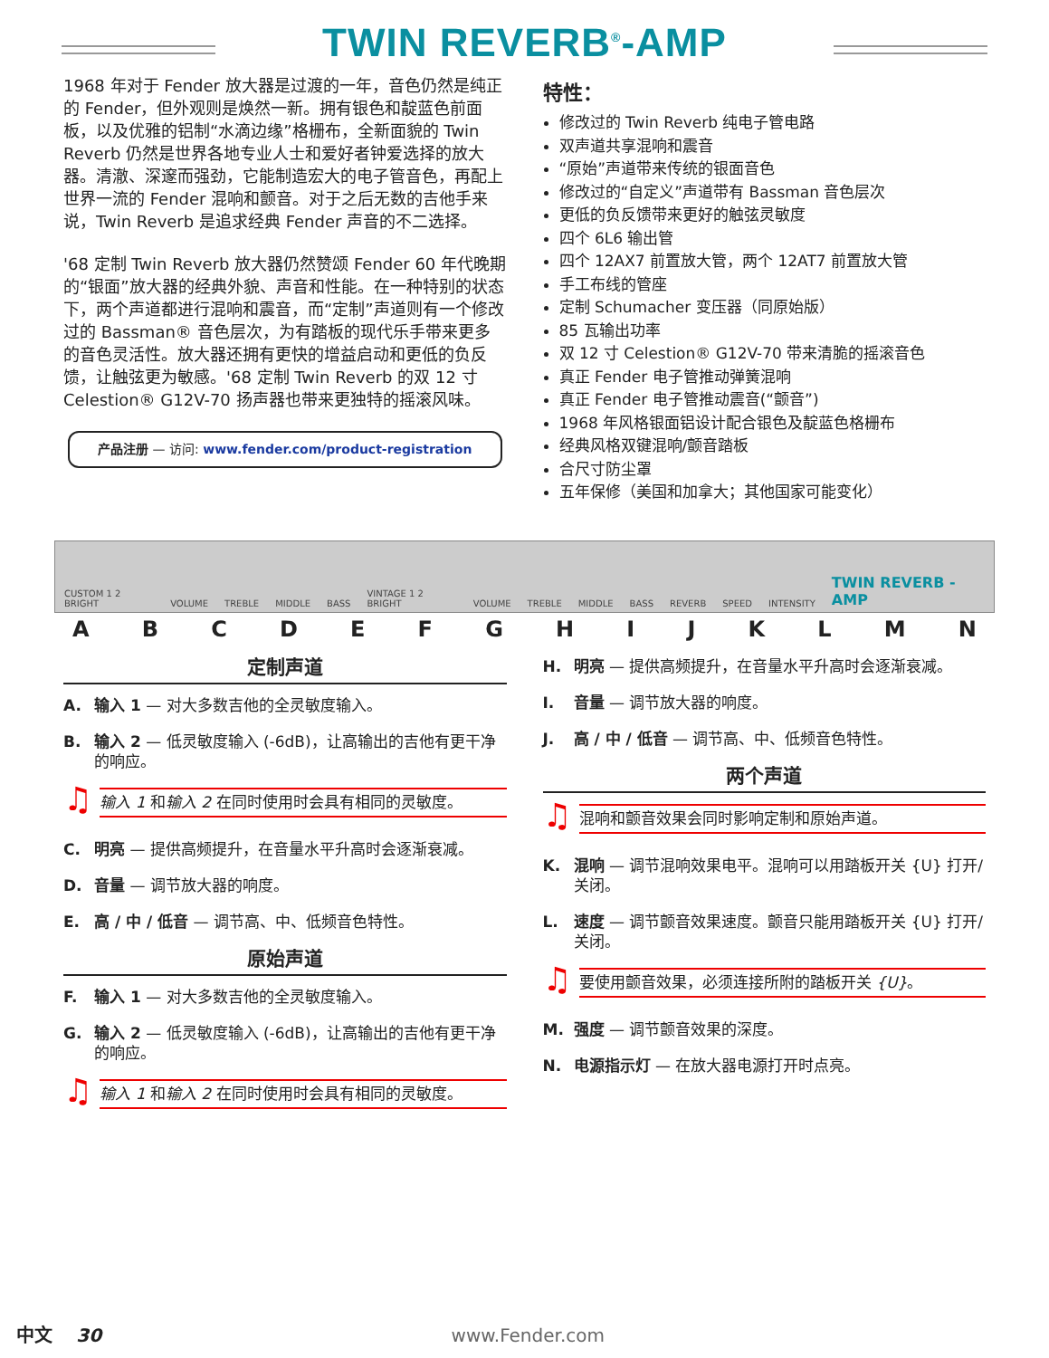TWIN REVERB<sup>®</sup>-AMP
1968 年对于 Fender 放大器是过渡的一年，音色仍然是纯正的 Fender，但外观则是焕然一新。拥有银色和靛蓝色前面板，以及优雅的铝制“水滴边缘”格栅布，全新面貌的 Twin Reverb 仍然是世界各地专业人士和爱好者钟爱选择的放大器。清澈、深邃而强劲，它能制造宏大的电子管音色，再配上世界一流的 Fender 混响和颤音。对于之后无数的吉他手来说，Twin Reverb 是追求经典 Fender 声音的不二选择。
'68 定制 Twin Reverb 放大器仍然赞颂 Fender 60 年代晚期的“银面”放大器的经典外貌、声音和性能。在一种特别的状态下，两个声道都进行混响和震音，而“定制”声道则有一个修改过的 Bassman® 音色层次，为有踏板的现代乐手带来更多的音色灵活性。放大器还拥有更快的增益启动和更低的负反馈，让触弦更为敏感。'68 定制 Twin Reverb 的双 12 寸 Celestion® G12V-70 扬声器也带来更独特的摇滚风味。
产品注册 — 访问: www.fender.com/product-registration
特性：
修改过的 Twin Reverb 纯电子管电路
双声道共享混响和震音
“原始”声道带来传统的银面音色
修改过的“自定义”声道带有 Bassman 音色层次
更低的负反馈带来更好的触弦灵敏度
四个 6L6 输出管
四个 12AX7 前置放大管，两个 12AT7 前置放大管
手工布线的管座
定制 Schumacher 变压器（同原始版）
85 瓦输出功率
双 12 寸 Celestion® G12V-70 带来清脆的摇滚音色
真正 Fender 电子管推动弹簧混响
真正 Fender 电子管推动震音(“颤音”)
1968 年风格银面铝设计配合银色及靛蓝色格栅布
经典风格双键混响/颤音踏板
合尺寸防尘罩
五年保修（美国和加拿大；其他国家可能变化）
CUSTOM 1 2 BRIGHT VOLUME TREBLE MIDDLE BASS VINTAGE 1 2 BRIGHT VOLUME TREBLE MIDDLE BASS REVERB SPEED INTENSITY TWIN REVERB -AMP
ABCDEFGHIJKLMN
定制声道
A. 输入 1 — 对大多数吉他的全灵敏度输入。
B. 输入 2 — 低灵敏度输入 (-6dB)，让高输出的吉他有更干净的响应。
♫
输入 1 和输入 2 在同时使用时会具有相同的灵敏度。
C. 明亮 — 提供高频提升，在音量水平升高时会逐渐衰减。
D. 音量 — 调节放大器的响度。
E. 高 / 中 / 低音 — 调节高、中、低频音色特性。
原始声道
F. 输入 1 — 对大多数吉他的全灵敏度输入。
G. 输入 2 — 低灵敏度输入 (-6dB)，让高输出的吉他有更干净的响应。
♫
输入 1 和输入 2 在同时使用时会具有相同的灵敏度。
H. 明亮 — 提供高频提升，在音量水平升高时会逐渐衰减。
I. 音量 — 调节放大器的响度。
J. 高 / 中 / 低音 — 调节高、中、低频音色特性。
两个声道
♫
混响和颤音效果会同时影响定制和原始声道。
K. 混响 — 调节混响效果电平。混响可以用踏板开关 {U} 打开/关闭。
L. 速度 — 调节颤音效果速度。颤音只能用踏板开关 {U} 打开/关闭。
♫
要使用颤音效果，必须连接所附的踏板开关 {U}。
M. 强度 — 调节颤音效果的深度。
N. 电源指示灯 — 在放大器电源打开时点亮。
中文 30 www.Fender.com